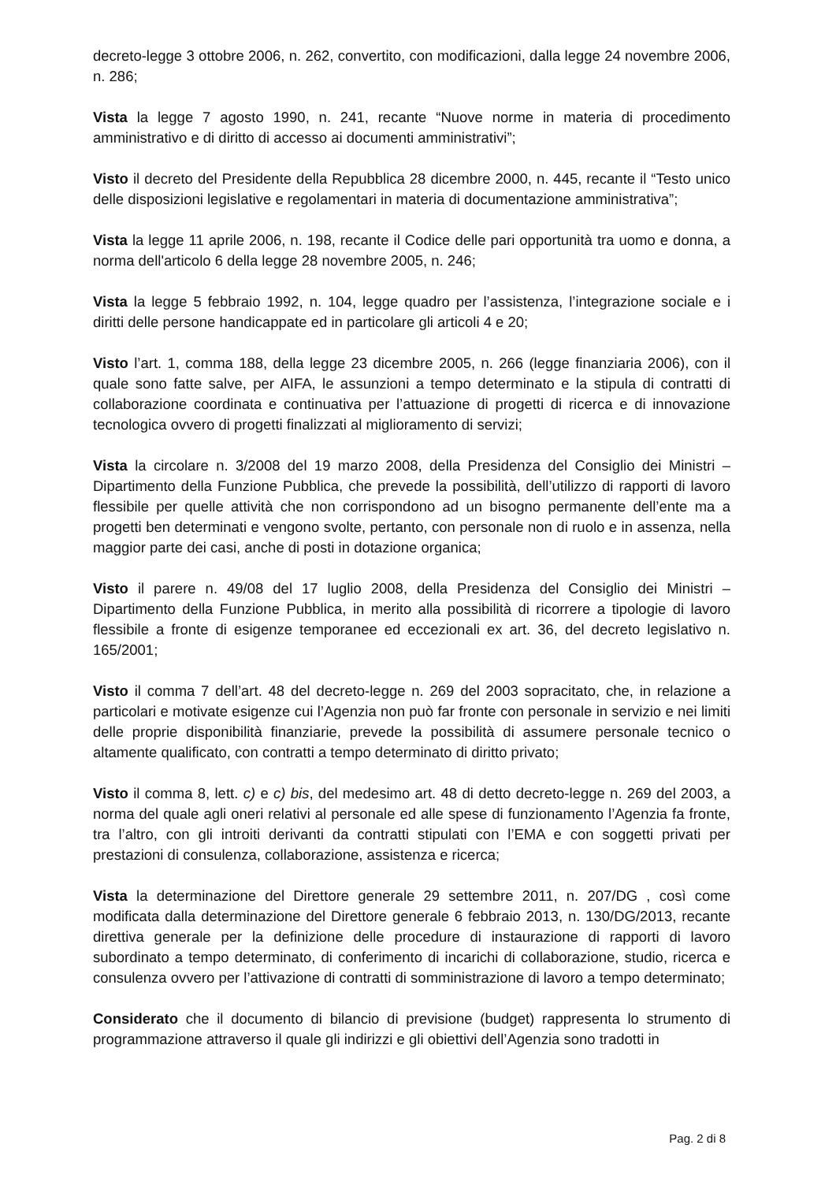decreto-legge 3 ottobre 2006, n. 262, convertito, con modificazioni, dalla legge 24 novembre 2006, n. 286;
Vista la legge 7 agosto 1990, n. 241, recante “Nuove norme in materia di procedimento amministrativo e di diritto di accesso ai documenti amministrativi”;
Visto il decreto del Presidente della Repubblica 28 dicembre 2000, n. 445, recante il “Testo unico delle disposizioni legislative e regolamentari in materia di documentazione amministrativa”;
Vista la legge 11 aprile 2006, n. 198, recante il Codice delle pari opportunità tra uomo e donna, a norma dell'articolo 6 della legge 28 novembre 2005, n. 246;
Vista la legge 5 febbraio 1992, n. 104, legge quadro per l’assistenza, l’integrazione sociale e i diritti delle persone handicappate ed in particolare gli articoli 4 e 20;
Visto l’art. 1, comma 188, della legge 23 dicembre 2005, n. 266 (legge finanziaria 2006), con il quale sono fatte salve, per AIFA, le assunzioni a tempo determinato e la stipula di contratti di collaborazione coordinata e continuativa per l’attuazione di progetti di ricerca e di innovazione tecnologica ovvero di progetti finalizzati al miglioramento di servizi;
Vista la circolare n. 3/2008 del 19 marzo 2008, della Presidenza del Consiglio dei Ministri – Dipartimento della Funzione Pubblica, che prevede la possibilità, dell’utilizzo di rapporti di lavoro flessibile per quelle attività che non corrispondono ad un bisogno permanente dell’ente ma a progetti ben determinati e vengono svolte, pertanto, con personale non di ruolo e in assenza, nella maggior parte dei casi, anche di posti in dotazione organica;
Visto il parere n. 49/08 del 17 luglio 2008, della Presidenza del Consiglio dei Ministri – Dipartimento della Funzione Pubblica, in merito alla possibilità di ricorrere a tipologie di lavoro flessibile a fronte di esigenze temporanee ed eccezionali ex art. 36, del decreto legislativo n. 165/2001;
Visto il comma 7 dell’art. 48 del decreto-legge n. 269 del 2003 sopracitato, che, in relazione a particolari e motivate esigenze cui l’Agenzia non può far fronte con personale in servizio e nei limiti delle proprie disponibilità finanziarie, prevede la possibilità di assumere personale tecnico o altamente qualificato, con contratti a tempo determinato di diritto privato;
Visto il comma 8, lett. c) e c) bis, del medesimo art. 48 di detto decreto-legge n. 269 del 2003, a norma del quale agli oneri relativi al personale ed alle spese di funzionamento l’Agenzia fa fronte, tra l’altro, con gli introiti derivanti da contratti stipulati con l’EMA e con soggetti privati per prestazioni di consulenza, collaborazione, assistenza e ricerca;
Vista la determinazione del Direttore generale 29 settembre 2011, n. 207/DG , così come modificata dalla determinazione del Direttore generale 6 febbraio 2013, n. 130/DG/2013, recante direttiva generale per la definizione delle procedure di instaurazione di rapporti di lavoro subordinato a tempo determinato, di conferimento di incarichi di collaborazione, studio, ricerca e consulenza ovvero per l’attivazione di contratti di somministrazione di lavoro a tempo determinato;
Considerato che il documento di bilancio di previsione (budget) rappresenta lo strumento di programmazione attraverso il quale gli indirizzi e gli obiettivi dell’Agenzia sono tradotti in
Pag. 2 di 8